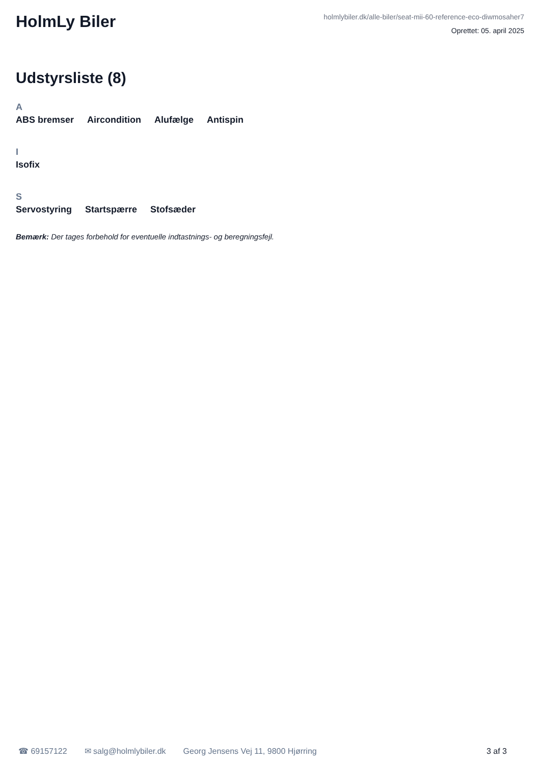HolmLy Biler
holmlybiler.dk/alle-biler/seat-mii-60-reference-eco-diwmosaher7
Oprettet: 05. april 2025
Udstyrsliste (8)
A
ABS bremser Aircondition Alufælge Antispin
I
Isofix
S
Servostyring Startspærre Stofsæder
Bemærk: Der tages forbehold for eventuelle indtastnings- og beregningsfejl.
☎ 69157122 ✉ salg@holmlybiler.dk Georg Jensens Vej 11, 9800 Hjørring 3 af 3